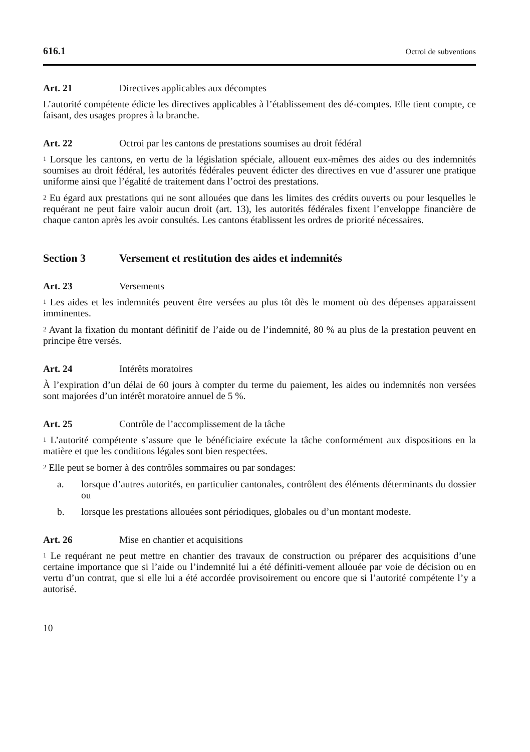616.1 Octroi de subventions
Art. 21 Directives applicables aux décomptes
L’autorité compétente édicte les directives applicables à l’établissement des dé-comptes. Elle tient compte, ce faisant, des usages propres à la branche.
Art. 22 Octroi par les cantons de prestations soumises au droit fédéral
<sup>1</sup> Lorsque les cantons, en vertu de la législation spéciale, allouent eux-mêmes des aides ou des indemnités soumises au droit fédéral, les autorités fédérales peuvent édicter des directives en vue d’assurer une pratique uniforme ainsi que l’égalité de traitement dans l’octroi des prestations.
<sup>2</sup> Eu égard aux prestations qui ne sont allouées que dans les limites des crédits ouverts ou pour lesquelles le requérant ne peut faire valoir aucun droit (art. 13), les autorités fédérales fixent l’enveloppe financière de chaque canton après les avoir consultés. Les cantons établissent les ordres de priorité nécessaires.
Section 3 Versement et restitution des aides et indemnités
Art. 23 Versements
<sup>1</sup> Les aides et les indemnités peuvent être versées au plus tôt dès le moment où des dépenses apparaissent imminentes.
<sup>2</sup> Avant la fixation du montant définitif de l’aide ou de l’indemnité, 80 % au plus de la prestation peuvent en principe être versés.
Art. 24 Intérêts moratoires
À l’expiration d’un délai de 60 jours à compter du terme du paiement, les aides ou indemnités non versées sont majorées d’un intérêt moratoire annuel de 5 %.
Art. 25 Contrôle de l’accomplissement de la tâche
<sup>1</sup> L’autorité compétente s’assure que le bénéficiaire exécute la tâche conformément aux dispositions en la matière et que les conditions légales sont bien respectées.
<sup>2</sup> Elle peut se borner à des contrôles sommaires ou par sondages:
a. lorsque d’autres autorités, en particulier cantonales, contrôlent des éléments déterminants du dossier ou
b. lorsque les prestations allouées sont périodiques, globales ou d’un montant modeste.
Art. 26 Mise en chantier et acquisitions
<sup>1</sup> Le requérant ne peut mettre en chantier des travaux de construction ou préparer des acquisitions d’une certaine importance que si l’aide ou l’indemnité lui a été définiti-vement allouée par voie de décision ou en vertu d’un contrat, que si elle lui a été accordée provisoirement ou encore que si l’autorité compétente l’y a autorisé.
10